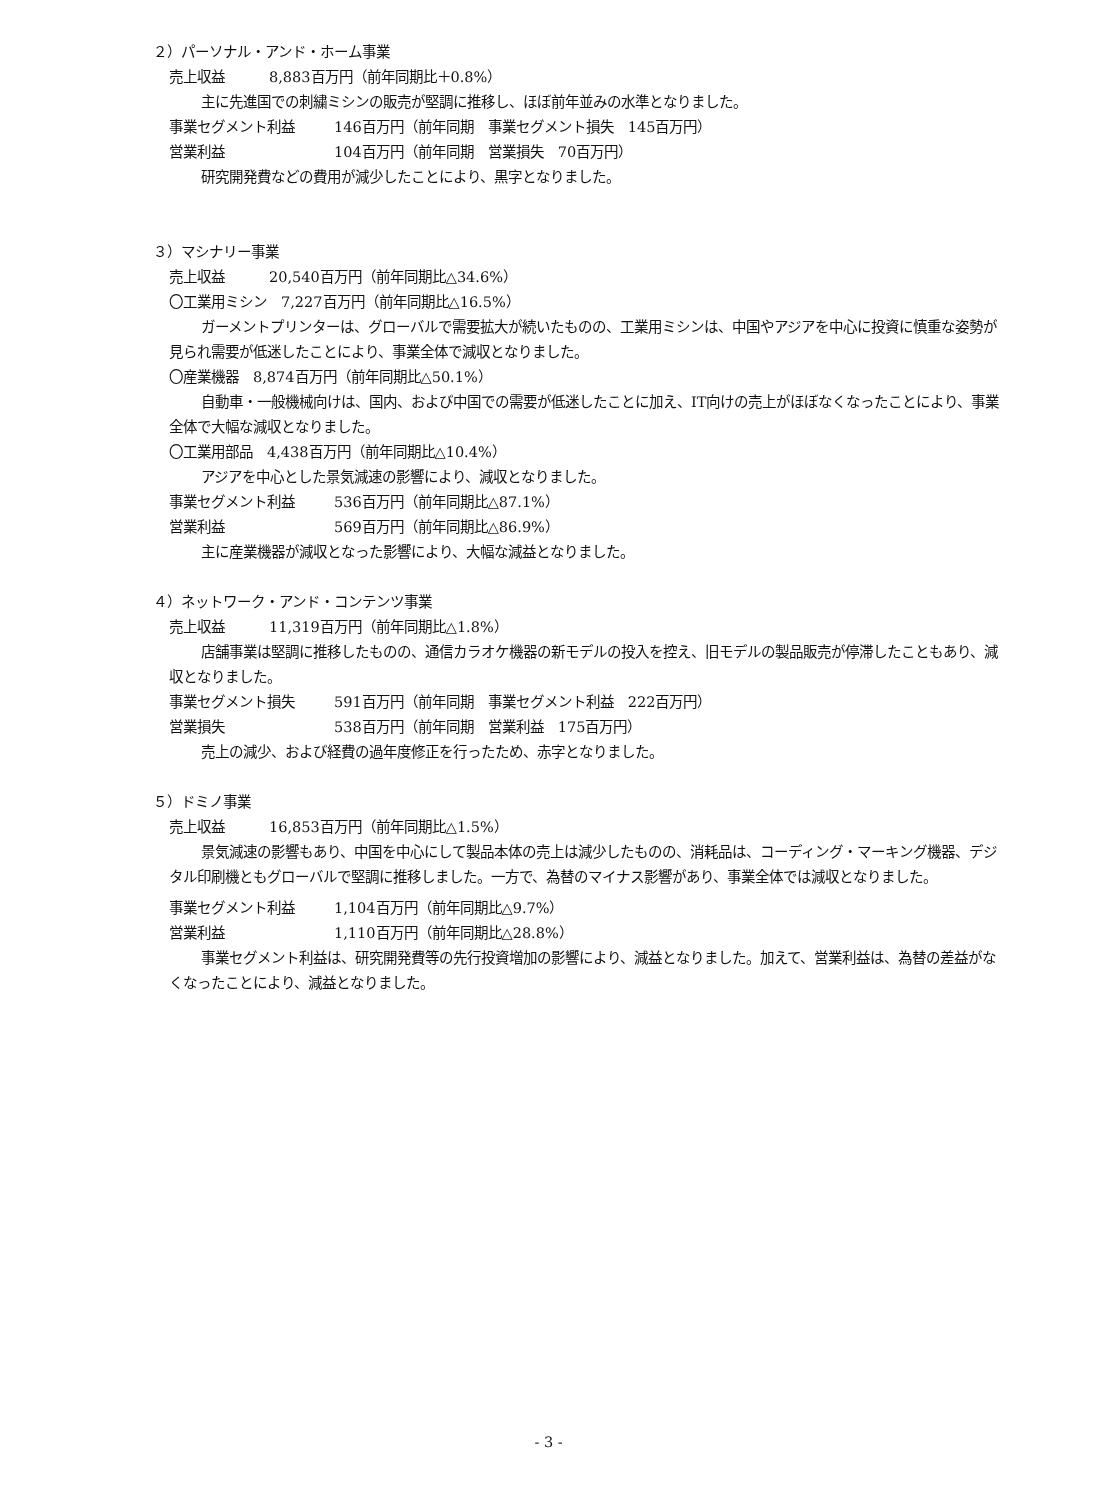２）パーソナル・アンド・ホーム事業
売上収益 8,883百万円（前年同期比＋0.8%）
主に先進国での刺繍ミシンの販売が堅調に推移し、ほぼ前年並みの水準となりました。
事業セグメント利益 146百万円（前年同期　事業セグメント損失　145百万円）
営業利益 104百万円（前年同期　営業損失　70百万円）
研究開発費などの費用が減少したことにより、黒字となりました。
３）マシナリー事業
売上収益 20,540百万円（前年同期比△34.6%）
〇工業用ミシン　7,227百万円（前年同期比△16.5%）
ガーメントプリンターは、グローバルで需要拡大が続いたものの、工業用ミシンは、中国やアジアを中心に投資に慎重な姿勢が見られ需要が低迷したことにより、事業全体で減収となりました。
〇産業機器　8,874百万円（前年同期比△50.1%）
自動車・一般機械向けは、国内、および中国での需要が低迷したことに加え、IT向けの売上がほぼなくなったことにより、事業全体で大幅な減収となりました。
〇工業用部品　4,438百万円（前年同期比△10.4%）
アジアを中心とした景気減速の影響により、減収となりました。
事業セグメント利益 536百万円（前年同期比△87.1%）
営業利益 569百万円（前年同期比△86.9%）
主に産業機器が減収となった影響により、大幅な減益となりました。
４）ネットワーク・アンド・コンテンツ事業
売上収益 11,319百万円（前年同期比△1.8%）
店舗事業は堅調に推移したものの、通信カラオケ機器の新モデルの投入を控え、旧モデルの製品販売が停滞したこともあり、減収となりました。
事業セグメント損失 591百万円（前年同期　事業セグメント利益　222百万円）
営業損失 538百万円（前年同期　営業利益　175百万円）
売上の減少、および経費の過年度修正を行ったため、赤字となりました。
５）ドミノ事業
売上収益 16,853百万円（前年同期比△1.5%）
景気減速の影響もあり、中国を中心にして製品本体の売上は減少したものの、消耗品は、コーディング・マーキング機器、デジタル印刷機ともグローバルで堅調に推移しました。一方で、為替のマイナス影響があり、事業全体では減収となりました。
事業セグメント利益 1,104百万円（前年同期比△9.7%）
営業利益 1,110百万円（前年同期比△28.8%）
事業セグメント利益は、研究開発費等の先行投資増加の影響により、減益となりました。加えて、営業利益は、為替の差益がなくなったことにより、減益となりました。
- 3 -